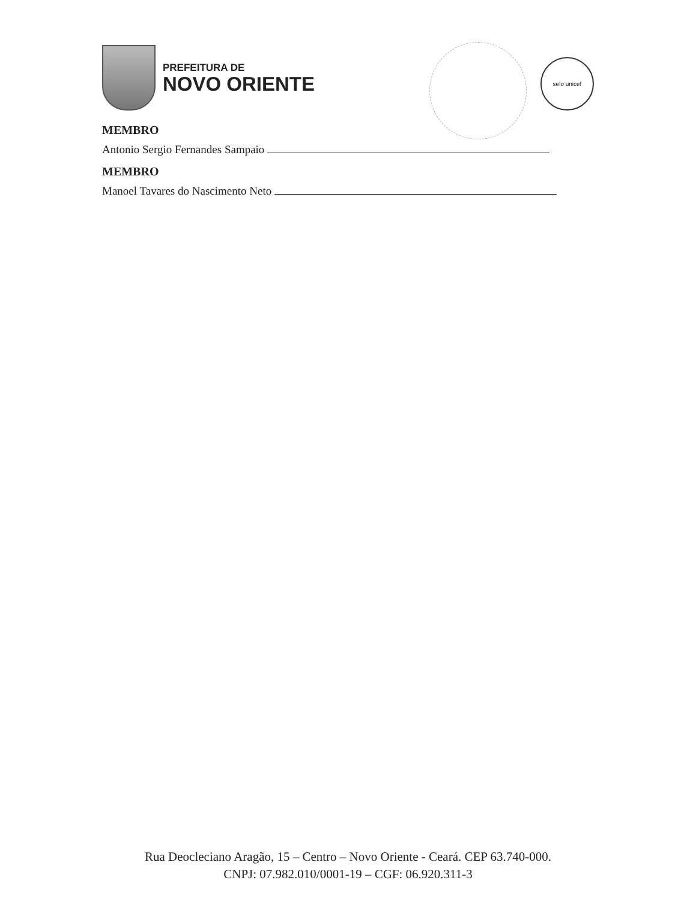PREFEITURA DE
NOVO ORIENTE
selo unicef
MEMBRO
Antonio Sergio Fernandes Sampaio
MEMBRO
Manoel Tavares do Nascimento Neto
Rua Deocleciano Aragão, 15 – Centro – Novo Oriente - Ceará. CEP 63.740-000.
CNPJ: 07.982.010/0001-19 – CGF: 06.920.311-3